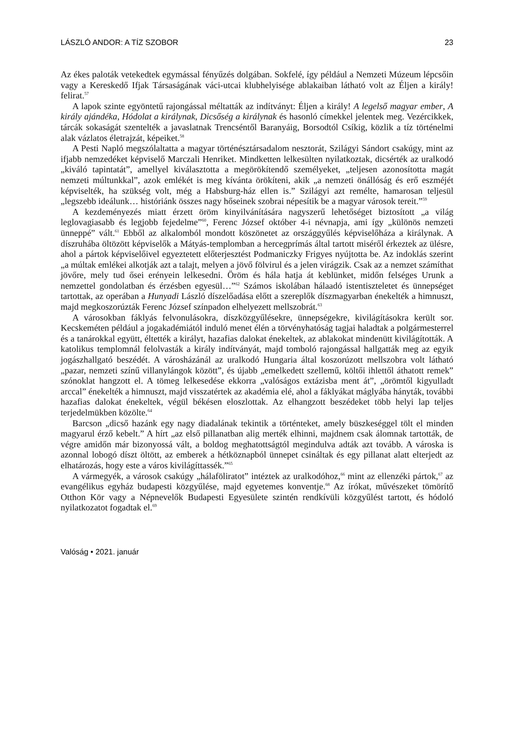LÁSZLÓ ANDOR: A TÍZ SZOBOR 23
Az ékes paloták vetekedtek egymással fényűzés dolgában. Sokfelé, így például a Nemzeti Múzeum lépcsőin vagy a Kereskedő Ifjak Társaságának váci-utcai klubhelyisége ablakaiban látható volt az Éljen a király! felirat.<sup>57</sup>
A lapok szinte egyöntetű rajongással méltatták az indítványt: Éljen a király! A legelső magyar ember, A király ajándéka, Hódolat a királynak, Dicsőség a királynak és hasonló címekkel jelentek meg. Vezércikkek, tárcák sokaságát szentelték a javaslatnak Trencséntől Baranyáig, Borsodtól Csíkig, közlik a tíz történelmi alak vázlatos életrajzát, képeiket.<sup>58</sup>
A Pesti Napló megszólaltatta a magyar történésztársadalom nesztorát, Szilágyi Sándort csakúgy, mint az ifjabb nemzedéket képviselő Marczali Henriket. Mindketten lelkesülten nyilatkoztak, dicsérték az uralkodó „kiváló tapintatát”, amellyel kiválasztotta a megörökítendő személyeket, „teljesen azonosította magát nemzeti múltunkkal”, azok emlékét is meg kívánta örökíteni, akik „a nemzeti önállóság és erő eszméjét képviselték, ha szükség volt, még a Habsburg-ház ellen is.” Szilágyi azt remélte, hamarosan teljesül „legszebb ideálunk… históriánk összes nagy hőseinek szobrai népesítik be a magyar városok tereit.”<sup>59</sup>
A kezdeményezés miatt érzett öröm kinyilvánítására nagyszerű lehetőséget biztosított „a világ leglovagiasabb és legjobb fejedelme”<sup>60</sup>, Ferenc József október 4-i névnapja, ami így „különös nemzeti ünneppé” vált.<sup>61</sup> Ebből az alkalomból mondott köszönetet az országgyűlés képviselőháza a királynak. A díszruhába öltözött képviselők a Mátyás-templomban a hercegprímás által tartott miséről érkeztek az ülésre, ahol a pártok képviselőivel egyeztetett előterjesztést Podmaniczky Frigyes nyújtotta be. Az indoklás szerint „a múltak emlékei alkotják azt a talajt, melyen a jövő fölvirul és a jelen virágzik. Csak az a nemzet számíthat jövőre, mely tud ősei erényein lelkesedni. Öröm és hála hatja át keblünket, midőn felséges Urunk a nemzettel gondolatban és érzésben egyesül…”<sup>62</sup> Számos iskolában hálaadó istentiszteletet és ünnepséget tartottak, az operában a Hunyadi László díszelőadása előtt a szereplők díszmagyarban énekelték a himnuszt, majd megkoszorúzták Ferenc József színpadon elhelyezett mellszobrát.<sup>63</sup>
A városokban fáklyás felvonulásokra, díszközgyűlésekre, ünnepségekre, kivilágításokra került sor. Kecskeméten például a jogakadémiától induló menet élén a törvényhatóság tagjai haladtak a polgármesterrel és a tanárokkal együtt, éltették a királyt, hazafias dalokat énekeltek, az ablakokat mindenütt kivilágították. A katolikus templomnál felolvasták a király indítványát, majd tomboló rajongással hallgatták meg az egyik jogászhallgató beszédét. A városházánál az uralkodó Hungaria által koszorúzott mellszobra volt látható „pazar, nemzeti színű villanylángok között”, és újabb „emelkedett szellemű, költői ihlettől áthatott remek” szónoklat hangzott el. A tömeg lelkesedése ekkorra „valóságos extázisba ment át”, „örömtől kigyulladt arccal” énekelték a himnuszt, majd visszatértek az akadémia elé, ahol a fáklyákat máglyába hányták, további hazafias dalokat énekeltek, végül békésen eloszlottak. Az elhangzott beszédeket több helyi lap teljes terjedelmükben közölte.<sup>64</sup>
Barcson „dicső hazánk egy nagy diadalának tekintik a történteket, amely büszkeséggel tölt el minden magyarul érző kebelt.” A hírt „az első pillanatban alig merték elhinni, majdnem csak álomnak tartották, de végre amidőn már bizonyossá vált, a boldog meghatottságtól megindulva adták azt tovább. A városka is azonnal lobogó díszt öltött, az emberek a hétköznapból ünnepet csináltak és egy pillanat alatt elterjedt az elhatározás, hogy este a város kivilágíttassék.”<sup>65</sup>
A vármegyék, a városok csakúgy „hálaföliratot” intéztek az uralkodóhoz,<sup>66</sup> mint az ellenzéki pártok,<sup>67</sup> az evangélikus egyház budapesti közgyűlése, majd egyetemes konventje.<sup>68</sup> Az írókat, művészeket tömörítő Otthon Kör vagy a Népnevelők Budapesti Egyesülete szintén rendkívüli közgyűlést tartott, és hódoló nyilatkozatot fogadtak el.<sup>69</sup>
Valóság • 2021. január